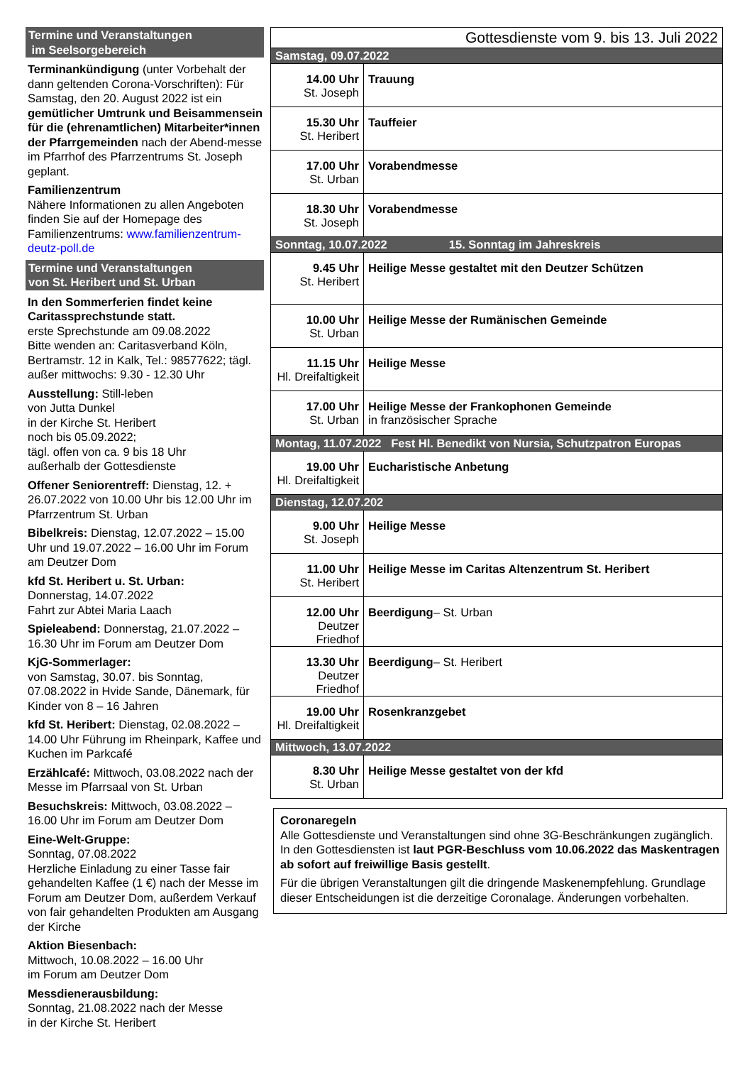Termine und Veranstaltungen
im Seelsorgebereich
Terminankündigung (unter Vorbehalt der dann geltenden Corona-Vorschriften): Für Samstag, den 20. August 2022 ist ein gemütlicher Umtrunk und Beisammensein für die (ehrenamtlichen) Mitarbeiter*innen der Pfarrgemeinden nach der Abend-messe im Pfarrhof des Pfarrzentrums St. Joseph geplant.
Familienzentrum
Nähere Informationen zu allen Angeboten finden Sie auf der Homepage des Familienzentrums: www.familienzentrum-deutz-poll.de
Termine und Veranstaltungen
von St. Heribert und St. Urban
In den Sommerferien findet keine Caritassprechstunde statt.
erste Sprechstunde am 09.08.2022
Bitte wenden an: Caritasverband Köln, Bertramstr. 12 in Kalk, Tel.: 98577622; tägl. außer mittwochs: 9.30 - 12.30 Uhr
Ausstellung: Still-leben
von Jutta Dunkel
in der Kirche St. Heribert
noch bis 05.09.2022;
tägl. offen von ca. 9 bis 18 Uhr
außerhalb der Gottesdienste
Offener Seniorentreff: Dienstag, 12. + 26.07.2022 von 10.00 Uhr bis 12.00 Uhr im Pfarrzentrum St. Urban
Bibelkreis: Dienstag, 12.07.2022 – 15.00 Uhr und 19.07.2022 – 16.00 Uhr im Forum am Deutzer Dom
kfd St. Heribert u. St. Urban:
Donnerstag, 14.07.2022
Fahrt zur Abtei Maria Laach
Spieleabend: Donnerstag, 21.07.2022 – 16.30 Uhr im Forum am Deutzer Dom
KjG-Sommerlager:
von Samstag, 30.07. bis Sonntag, 07.08.2022 in Hvide Sande, Dänemark, für Kinder von 8 – 16 Jahren
kfd St. Heribert: Dienstag, 02.08.2022 – 14.00 Uhr Führung im Rheinpark, Kaffee und Kuchen im Parkcafé
Erzählcafé: Mittwoch, 03.08.2022 nach der Messe im Pfarrsaal von St. Urban
Besuchskreis: Mittwoch, 03.08.2022 – 16.00 Uhr im Forum am Deutzer Dom
Eine-Welt-Gruppe:
Sonntag, 07.08.2022
Herzliche Einladung zu einer Tasse fair gehandelten Kaffee (1 €) nach der Messe im Forum am Deutzer Dom, außerdem Verkauf von fair gehandelten Produkten am Ausgang der Kirche
Aktion Biesenbach:
Mittwoch, 10.08.2022 – 16.00 Uhr
im Forum am Deutzer Dom
Messdienerausbildung:
Sonntag, 21.08.2022 nach der Messe
in der Kirche St. Heribert
| Gottesdienste vom 9. bis 13. Juli 2022 | |
| Samstag, 09.07.2022 | |
| 14.00 Uhr St. Joseph | Trauung |
| 15.30 Uhr St. Heribert | Tauffeier |
| 17.00 Uhr St. Urban | Vorabendmesse |
| 18.30 Uhr St. Joseph | Vorabendmesse |
| Sonntag, 10.07.2022 15. Sonntag im Jahreskreis | |
| 9.45 Uhr St. Heribert | Heilige Messe gestaltet mit den Deutzer Schützen |
| 10.00 Uhr St. Urban | Heilige Messe der Rumänischen Gemeinde |
| 11.15 Uhr Hl. Dreifaltigkeit | Heilige Messe |
| 17.00 Uhr St. Urban | Heilige Messe der Frankophonen Gemeinde in französischer Sprache |
| Montag, 11.07.2022 Fest Hl. Benedikt von Nursia, Schutzpatron Europas | |
| 19.00 Uhr Hl. Dreifaltigkeit | Eucharistische Anbetung |
| Dienstag, 12.07.202 | |
| 9.00 Uhr St. Joseph | Heilige Messe |
| 11.00 Uhr St. Heribert | Heilige Messe im Caritas Altenzentrum St. Heribert |
| 12.00 Uhr Deutzer Friedhof | Beerdigung – St. Urban |
| 13.30 Uhr Deutzer Friedhof | Beerdigung – St. Heribert |
| 19.00 Uhr Hl. Dreifaltigkeit | Rosenkranzgebet |
| Mittwoch, 13.07.2022 | |
| 8.30 Uhr St. Urban | Heilige Messe gestaltet von der kfd |
Coronaregeln
Alle Gottesdienste und Veranstaltungen sind ohne 3G-Beschränkungen zugänglich. In den Gottesdiensten ist laut PGR-Beschluss vom 10.06.2022 das Maskentragen ab sofort auf freiwillige Basis gestellt.
Für die übrigen Veranstaltungen gilt die dringende Maskenempfehlung. Grundlage dieser Entscheidungen ist die derzeitige Coronalage. Änderungen vorbehalten.